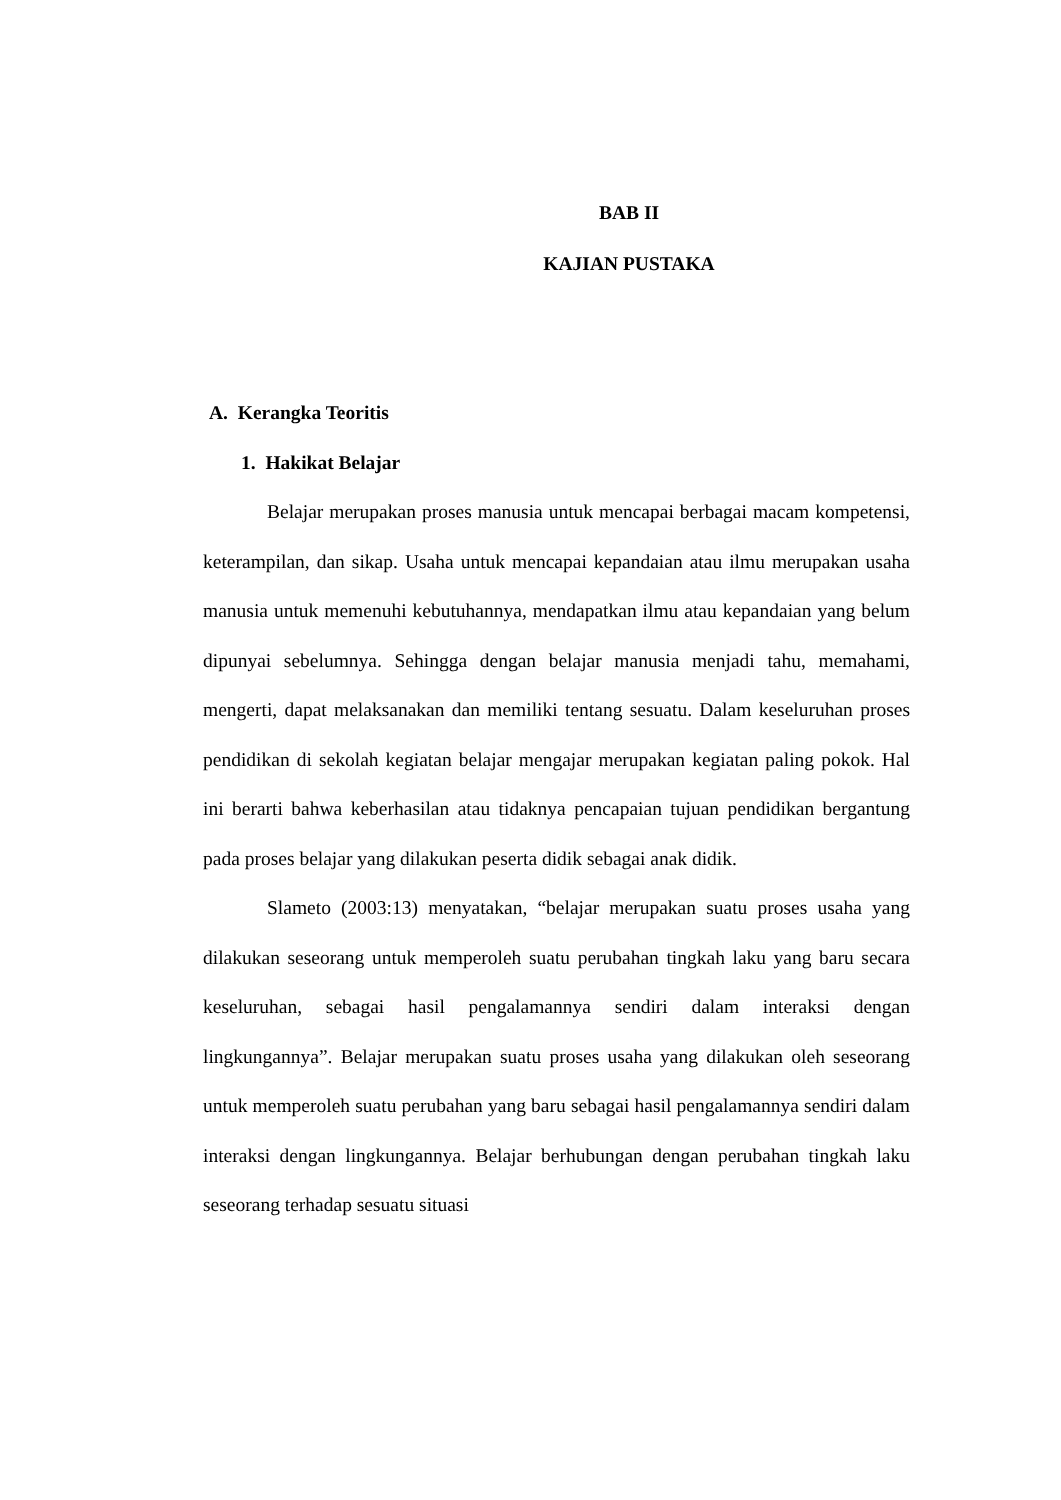BAB II
KAJIAN PUSTAKA
A. Kerangka Teoritis
1. Hakikat Belajar
Belajar merupakan proses manusia untuk mencapai berbagai macam kompetensi, keterampilan, dan sikap. Usaha untuk mencapai kepandaian atau ilmu merupakan usaha manusia untuk memenuhi kebutuhannya, mendapatkan ilmu atau kepandaian yang belum dipunyai sebelumnya. Sehingga dengan belajar manusia menjadi tahu, memahami, mengerti, dapat melaksanakan dan memiliki tentang sesuatu. Dalam keseluruhan proses pendidikan di sekolah kegiatan belajar mengajar merupakan kegiatan paling pokok. Hal ini berarti bahwa keberhasilan atau tidaknya pencapaian tujuan pendidikan bergantung pada proses belajar yang dilakukan peserta didik sebagai anak didik.
Slameto (2003:13) menyatakan, “belajar merupakan suatu proses usaha yang dilakukan seseorang untuk memperoleh suatu perubahan tingkah laku yang baru secara keseluruhan, sebagai hasil pengalamannya sendiri dalam interaksi dengan lingkungannya”. Belajar merupakan suatu proses usaha yang dilakukan oleh seseorang untuk memperoleh suatu perubahan yang baru sebagai hasil pengalamannya sendiri dalam interaksi dengan lingkungannya. Belajar berhubungan dengan perubahan tingkah laku seseorang terhadap sesuatu situasi